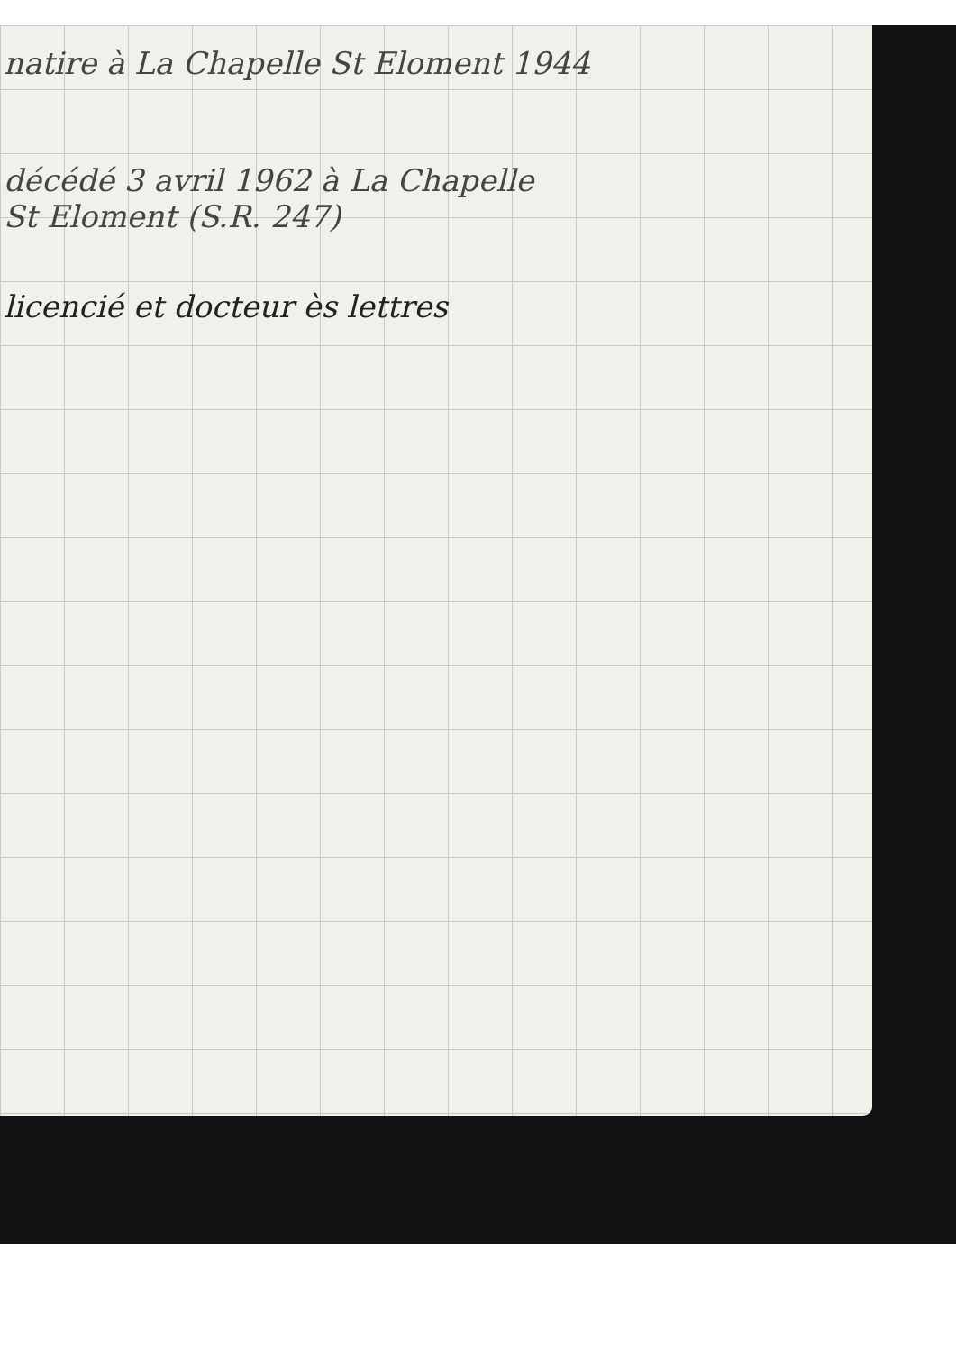natire à La Chapelle St Eloment 1944
décédé 3 avril 1962 à La Chapelle
St Eloment (S.R. 247)
licencié et docteur ès lettres